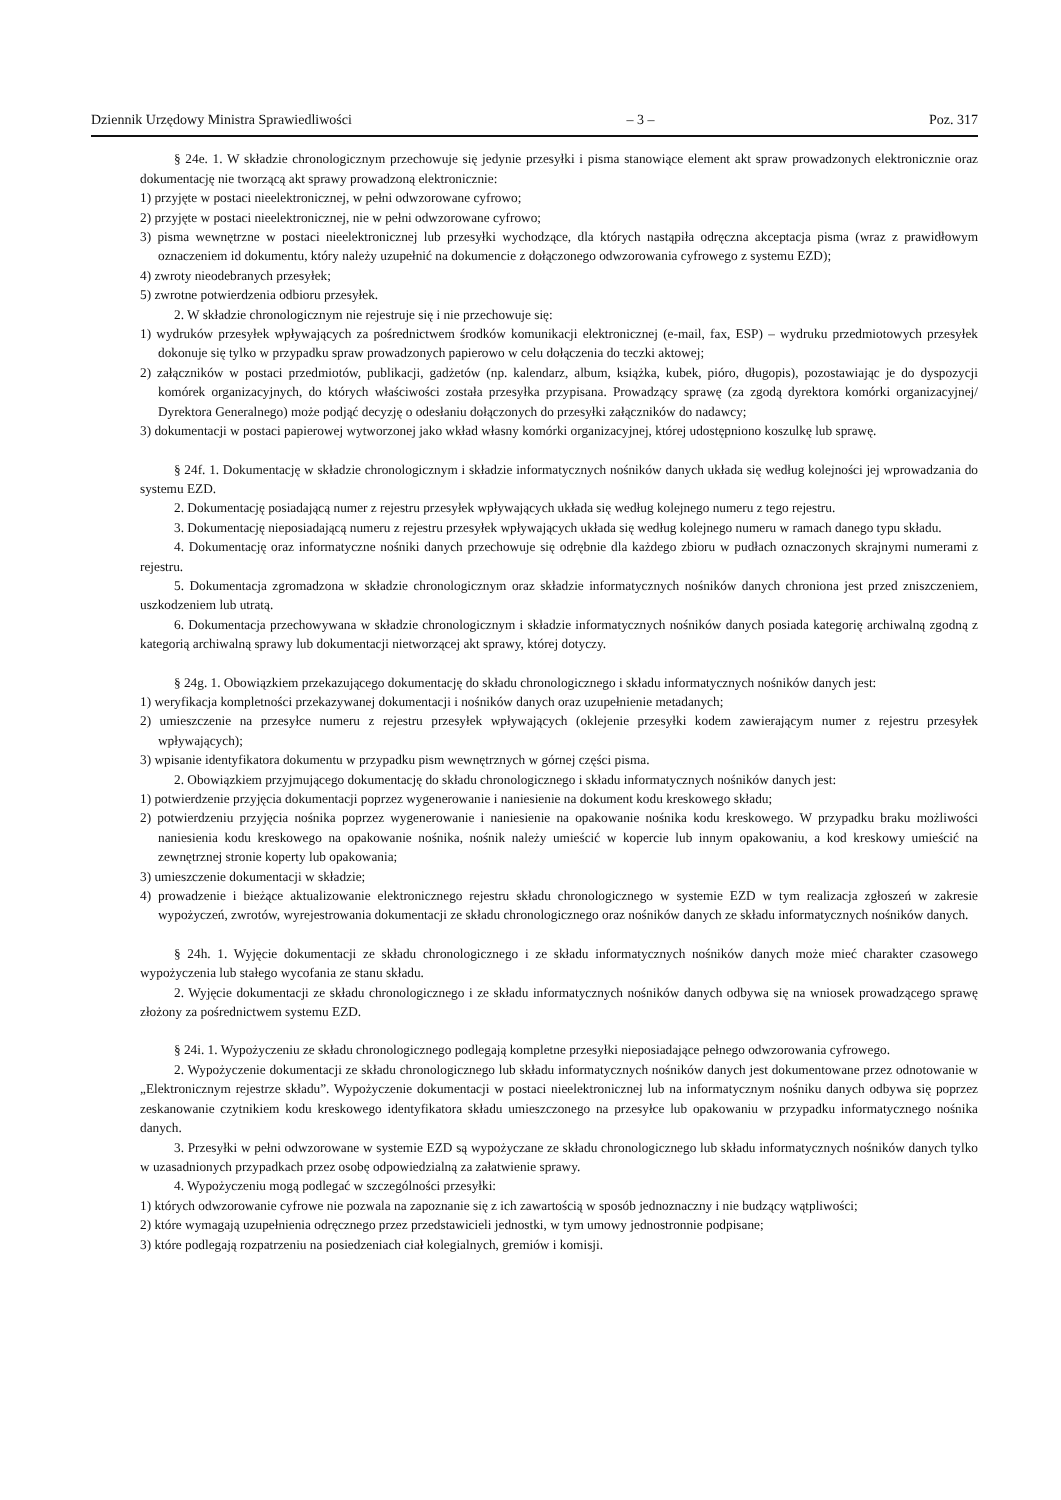Dziennik Urzędowy Ministra Sprawiedliwości – 3 – Poz. 317
§ 24e. 1. W składzie chronologicznym przechowuje się jedynie przesyłki i pisma stanowiące element akt spraw prowadzonych elektronicznie oraz dokumentację nie tworzącą akt sprawy prowadzoną elektronicznie:
1) przyjęte w postaci nieelektronicznej, w pełni odwzorowane cyfrowo;
2) przyjęte w postaci nieelektronicznej, nie w pełni odwzorowane cyfrowo;
3) pisma wewnętrzne w postaci nieelektronicznej lub przesyłki wychodzące, dla których nastąpiła odręczna akceptacja pisma (wraz z prawidłowym oznaczeniem id dokumentu, który należy uzupełnić na dokumencie z dołączonego odwzorowania cyfrowego z systemu EZD);
4) zwroty nieodebranych przesyłek;
5) zwrotne potwierdzenia odbioru przesyłek.
2. W składzie chronologicznym nie rejestruje się i nie przechowuje się:
1) wydruków przesyłek wpływających za pośrednictwem środków komunikacji elektronicznej (e-mail, fax, ESP) – wydruku przedmiotowych przesyłek dokonuje się tylko w przypadku spraw prowadzonych papierowo w celu dołączenia do teczki aktowej;
2) załączników w postaci przedmiotów, publikacji, gadżetów (np. kalendarz, album, książka, kubek, pióro, długopis), pozostawiając je do dyspozycji komórek organizacyjnych, do których właściwości została przesyłka przypisana. Prowadzący sprawę (za zgodą dyrektora komórki organizacyjnej/ Dyrektora Generalnego) może podjąć decyzję o odesłaniu dołączonych do przesyłki załączników do nadawcy;
3) dokumentacji w postaci papierowej wytworzonej jako wkład własny komórki organizacyjnej, której udostępniono koszulkę lub sprawę.
§ 24f. 1. Dokumentację w składzie chronologicznym i składzie informatycznych nośników danych układa się według kolejności jej wprowadzania do systemu EZD.
2. Dokumentację posiadającą numer z rejestru przesyłek wpływających układa się według kolejnego numeru z tego rejestru.
3. Dokumentację nieposiadającą numeru z rejestru przesyłek wpływających układa się według kolejnego numeru w ramach danego typu składu.
4. Dokumentację oraz informatyczne nośniki danych przechowuje się odrębnie dla każdego zbioru w pudłach oznaczonych skrajnymi numerami z rejestru.
5. Dokumentacja zgromadzona w składzie chronologicznym oraz składzie informatycznych nośników danych chroniona jest przed zniszczeniem, uszkodzeniem lub utratą.
6. Dokumentacja przechowywana w składzie chronologicznym i składzie informatycznych nośników danych posiada kategorię archiwalną zgodną z kategorią archiwalną sprawy lub dokumentacji nietworzącej akt sprawy, której dotyczy.
§ 24g. 1. Obowiązkiem przekazującego dokumentację do składu chronologicznego i składu informatycznych nośników danych jest:
1) weryfikacja kompletności przekazywanej dokumentacji i nośników danych oraz uzupełnienie metadanych;
2) umieszczenie na przesyłce numeru z rejestru przesyłek wpływających (oklejenie przesyłki kodem zawierającym numer z rejestru przesyłek wpływających);
3) wpisanie identyfikatora dokumentu w przypadku pism wewnętrznych w górnej części pisma.
2. Obowiązkiem przyjmującego dokumentację do składu chronologicznego i składu informatycznych nośników danych jest:
1) potwierdzenie przyjęcia dokumentacji poprzez wygenerowanie i naniesienie na dokument kodu kreskowego składu;
2) potwierdzeniu przyjęcia nośnika poprzez wygenerowanie i naniesienie na opakowanie nośnika kodu kreskowego. W przypadku braku możliwości naniesienia kodu kreskowego na opakowanie nośnika, nośnik należy umieścić w kopercie lub innym opakowaniu, a kod kreskowy umieścić na zewnętrznej stronie koperty lub opakowania;
3) umieszczenie dokumentacji w składzie;
4) prowadzenie i bieżące aktualizowanie elektronicznego rejestru składu chronologicznego w systemie EZD w tym realizacja zgłoszeń w zakresie wypożyczeń, zwrotów, wyrejestrowania dokumentacji ze składu chronologicznego oraz nośników danych ze składu informatycznych nośników danych.
§ 24h. 1. Wyjęcie dokumentacji ze składu chronologicznego i ze składu informatycznych nośników danych może mieć charakter czasowego wypożyczenia lub stałego wycofania ze stanu składu.
2. Wyjęcie dokumentacji ze składu chronologicznego i ze składu informatycznych nośników danych odbywa się na wniosek prowadzącego sprawę złożony za pośrednictwem systemu EZD.
§ 24i. 1. Wypożyczeniu ze składu chronologicznego podlegają kompletne przesyłki nieposiadające pełnego odwzorowania cyfrowego.
2. Wypożyczenie dokumentacji ze składu chronologicznego lub składu informatycznych nośników danych jest dokumentowane przez odnotowanie w „Elektronicznym rejestrze składu”. Wypożyczenie dokumentacji w postaci nieelektronicznej lub na informatycznym nośniku danych odbywa się poprzez zeskanowanie czytnikiem kodu kreskowego identyfikatora składu umieszczonego na przesyłce lub opakowaniu w przypadku informatycznego nośnika danych.
3. Przesyłki w pełni odwzorowane w systemie EZD są wypożyczane ze składu chronologicznego lub składu informatycznych nośników danych tylko w uzasadnionych przypadkach przez osobę odpowiedzialną za załatwienie sprawy.
4. Wypożyczeniu mogą podlegać w szczególności przesyłki:
1) których odwzorowanie cyfrowe nie pozwala na zapoznanie się z ich zawartością w sposób jednoznaczny i nie budzący wątpliwości;
2) które wymagają uzupełnienia odręcznego przez przedstawicieli jednostki, w tym umowy jednostronnie podpisane;
3) które podlegają rozpatrzeniu na posiedzeniach ciał kolegialnych, gremiów i komisji.